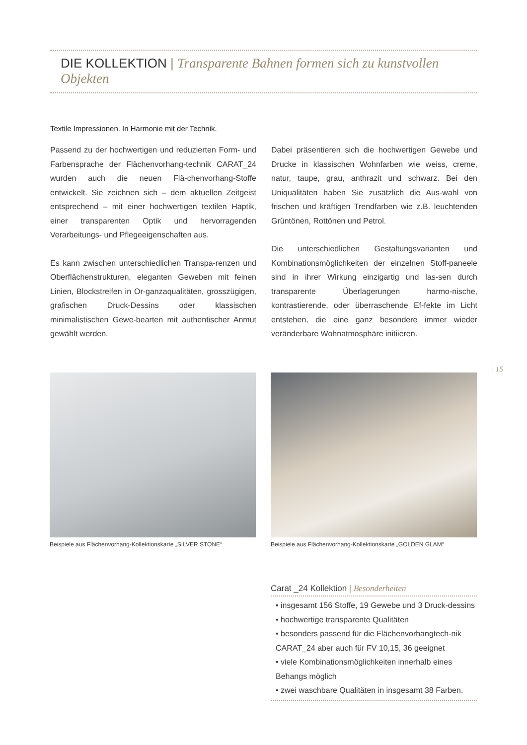DIE KOLLEKTION | Transparente Bahnen formen sich zu kunstvollen Objekten
Textile Impressionen. In Harmonie mit der Technik.
Passend zu der hochwertigen und reduzierten Form- und Farbensprache der Flächenvorhang-technik CARAT_24 wurden auch die neuen Flä-chenvorhang-Stoffe entwickelt. Sie zeichnen sich – dem aktuellen Zeitgeist entsprechend – mit einer hochwertigen textilen Haptik, einer transparenten Optik und hervorragenden Verarbeitungs- und Pflegeeigenschaften aus.
Es kann zwischen unterschiedlichen Transpa-renzen und Oberflächenstrukturen, eleganten Geweben mit feinen Linien, Blockstreifen in Or-ganzaqualitäten, grosszügigen, grafischen Druck-Dessins oder klassischen minimalistischen Gewe-bearten mit authentischer Anmut gewählt werden.
Dabei präsentieren sich die hochwertigen Gewebe und Drucke in klassischen Wohnfarben wie weiss, creme, natur, taupe, grau, anthrazit und schwarz. Bei den Uniqualitäten haben Sie zusätzlich die Aus-wahl von frischen und kräftigen Trendfarben wie z.B. leuchtenden Grüntönen, Rottönen und Petrol.
Die unterschiedlichen Gestaltungsvarianten und Kombinationsmöglichkeiten der einzelnen Stoff-paneele sind in ihrer Wirkung einzigartig und las-sen durch transparente Überlagerungen harmo-nische, kontrastierende, oder überraschende Ef-fekte im Licht entstehen, die eine ganz besondere immer wieder veränderbare Wohnatmosphäre initiieren.
| 15
Beispiele aus Flächenvorhang-Kollektionskarte „SILVER STONE“
Beispiele aus Flächenvorhang-Kollektionskarte „GOLDEN GLAM“
Carat _24 Kollektion | Besonderheiten
• insgesamt 156 Stoffe, 19 Gewebe und 3 Druck-dessins
• hochwertige transparente Qualitäten
• besonders passend für die Flächenvorhangtech-nik CARAT_24 aber auch für FV 10,15, 36 geeignet
• viele Kombinationsmöglichkeiten innerhalb eines Behangs möglich
• zwei waschbare Qualitäten in insgesamt 38 Farben.